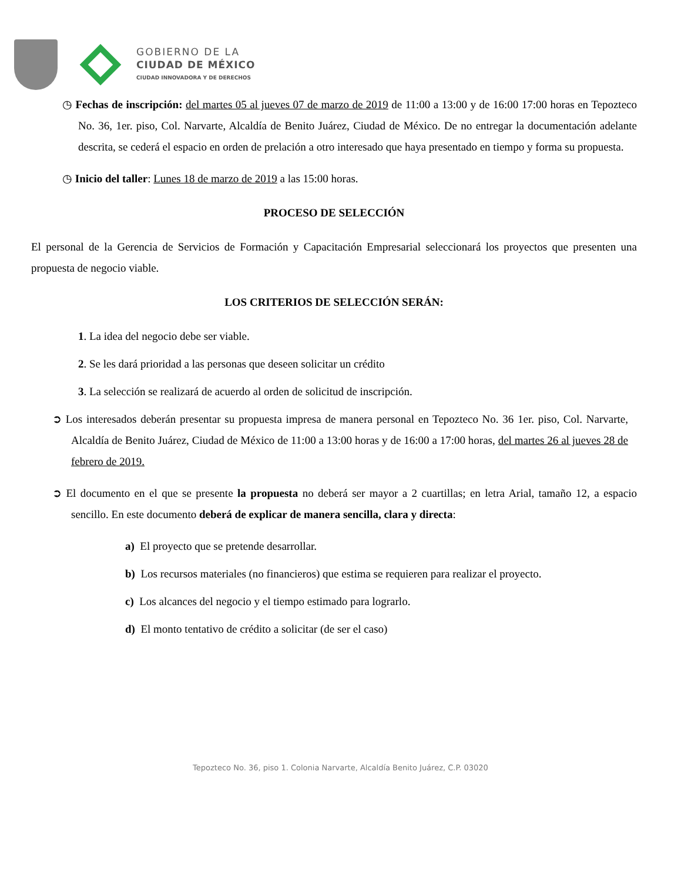GOBIERNO DE LA
CIUDAD DE MÉXICO
CIUDAD INNOVADORA Y DE DERECHOS
◷ Fechas de inscripción: del martes 05 al jueves 07 de marzo de 2019 de 11:00 a 13:00 y de 16:00 17:00 horas en Tepozteco No. 36, 1er. piso, Col. Narvarte, Alcaldía de Benito Juárez, Ciudad de México. De no entregar la documentación adelante descrita, se cederá el espacio en orden de prelación a otro interesado que haya presentado en tiempo y forma su propuesta.
◷ Inicio del taller: Lunes 18 de marzo de 2019 a las 15:00 horas.
PROCESO DE SELECCIÓN
El personal de la Gerencia de Servicios de Formación y Capacitación Empresarial seleccionará los proyectos que presenten una propuesta de negocio viable.
LOS CRITERIOS DE SELECCIÓN SERÁN:
1. La idea del negocio debe ser viable.
2. Se les dará prioridad a las personas que deseen solicitar un crédito
3. La selección se realizará de acuerdo al orden de solicitud de inscripción.
➲ Los interesados deberán presentar su propuesta impresa de manera personal en Tepozteco No. 36 1er. piso, Col. Narvarte, Alcaldía de Benito Juárez, Ciudad de México de 11:00 a 13:00 horas y de 16:00 a 17:00 horas, del martes 26 al jueves 28 de febrero de 2019.
➲ El documento en el que se presente la propuesta no deberá ser mayor a 2 cuartillas; en letra Arial, tamaño 12, a espacio sencillo. En este documento deberá de explicar de manera sencilla, clara y directa:
a) El proyecto que se pretende desarrollar.
b) Los recursos materiales (no financieros) que estima se requieren para realizar el proyecto.
c) Los alcances del negocio y el tiempo estimado para lograrlo.
d) El monto tentativo de crédito a solicitar (de ser el caso)
Tepozteco No. 36, piso 1. Colonia Narvarte, Alcaldía Benito Juárez, C.P. 03020